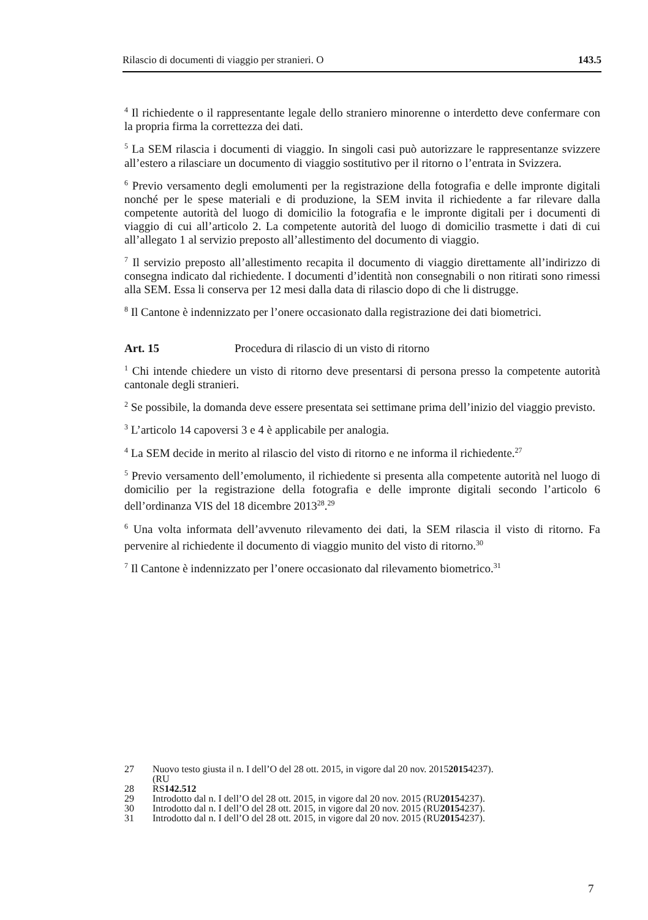Rilascio di documenti di viaggio per stranieri. O 143.5
<sup>4</sup> Il richiedente o il rappresentante legale dello straniero minorenne o interdetto deve confermare con la propria firma la correttezza dei dati.
<sup>5</sup> La SEM rilascia i documenti di viaggio. In singoli casi può autorizzare le rappresentanze svizzere all’estero a rilasciare un documento di viaggio sostitutivo per il ritorno o l’entrata in Svizzera.
<sup>6</sup> Previo versamento degli emolumenti per la registrazione della fotografia e delle impronte digitali nonché per le spese materiali e di produzione, la SEM invita il richiedente a far rilevare dalla competente autorità del luogo di domicilio la fotografia e le impronte digitali per i documenti di viaggio di cui all’articolo 2. La competente autorità del luogo di domicilio trasmette i dati di cui all’allegato 1 al servizio preposto all’allestimento del documento di viaggio.
<sup>7</sup> Il servizio preposto all’allestimento recapita il documento di viaggio direttamente all’indirizzo di consegna indicato dal richiedente. I documenti d’identità non consegnabili o non ritirati sono rimessi alla SEM. Essa li conserva per 12 mesi dalla data di rilascio dopo di che li distrugge.
<sup>8</sup> Il Cantone è indennizzato per l’onere occasionato dalla registrazione dei dati biometrici.
Art. 15 Procedura di rilascio di un visto di ritorno
<sup>1</sup> Chi intende chiedere un visto di ritorno deve presentarsi di persona presso la competente autorità cantonale degli stranieri.
<sup>2</sup> Se possibile, la domanda deve essere presentata sei settimane prima dell’inizio del viaggio previsto.
<sup>3</sup> L’articolo 14 capoversi 3 e 4 è applicabile per analogia.
<sup>4</sup> La SEM decide in merito al rilascio del visto di ritorno e ne informa il richiedente.<sup>27</sup>
<sup>5</sup> Previo versamento dell’emolumento, il richiedente si presenta alla competente autorità nel luogo di domicilio per la registrazione della fotografia e delle impronte digitali secondo l’articolo 6 dell’ordinanza VIS del 18 dicembre 2013<sup>28</sup>.<sup>29</sup>
<sup>6</sup> Una volta informata dell’avvenuto rilevamento dei dati, la SEM rilascia il visto di ritorno. Fa pervenire al richiedente il documento di viaggio munito del visto di ritorno.<sup>30</sup>
<sup>7</sup> Il Cantone è indennizzato per l’onere occasionato dal rilevamento biometrico.<sup>31</sup>
27 Nuovo testo giusta il n. I dell’O del 28 ott. 2015, in vigore dal 20 nov. 2015
(RU 2015 4237).
28 RS 142.512
29 Introdotto dal n. I dell’O del 28 ott. 2015, in vigore dal 20 nov. 2015 (RU 2015 4237).
30 Introdotto dal n. I dell’O del 28 ott. 2015, in vigore dal 20 nov. 2015 (RU 2015 4237).
31 Introdotto dal n. I dell’O del 28 ott. 2015, in vigore dal 20 nov. 2015 (RU 2015 4237).
7